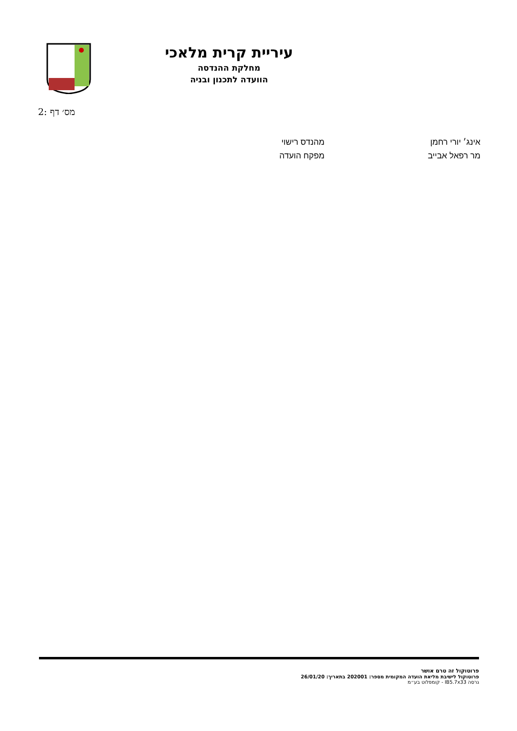עיריית קרית מלאכי
מחלקת ההנדסה
הוועדה לתכנון ובניה
מס׳ דף :2
| אינג׳ יורי רחמן | מהנדס רישוי |
| מר רפאל אבייב | מפקח הועדה |
פרוטוקול זה טרם אושר
פרוטוקול לישיבת מליאת הועדה המקומית מספר: 202001 בתאריך: 26/01/20
גרסה IB5.7x33 - קומפלוט בע״מ